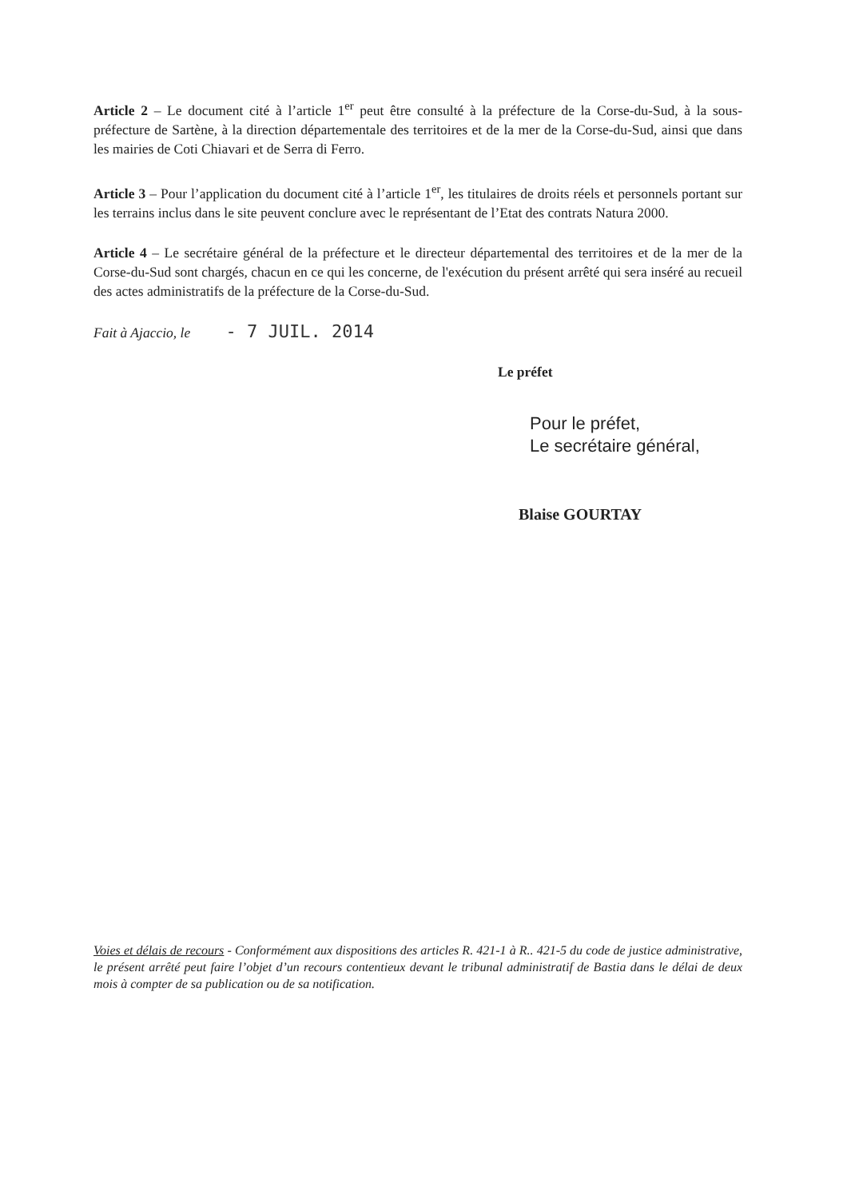Article 2 – Le document cité à l’article 1<sup>er</sup> peut être consulté à la préfecture de la Corse-du-Sud, à la sous-préfecture de Sartène, à la direction départementale des territoires et de la mer de la Corse-du-Sud, ainsi que dans les mairies de Coti Chiavari et de Serra di Ferro.
Article 3 – Pour l’application du document cité à l’article 1<sup>er</sup>, les titulaires de droits réels et personnels portant sur les terrains inclus dans le site peuvent conclure avec le représentant de l’Etat des contrats Natura 2000.
Article 4 – Le secrétaire général de la préfecture et le directeur départemental des territoires et de la mer de la Corse-du-Sud sont chargés, chacun en ce qui les concerne, de l'exécution du présent arrêté qui sera inséré au recueil des actes administratifs de la préfecture de la Corse-du-Sud.
Fait à Ajaccio, le - 7 JUIL. 2014
Le préfet
Pour le préfet,
Le secrétaire général,
Blaise GOURTAY
Voies et délais de recours - Conformément aux dispositions des articles R. 421-1 à R.. 421-5 du code de justice administrative, le présent arrêté peut faire l’objet d’un recours contentieux devant le tribunal administratif de Bastia dans le délai de deux mois à compter de sa publication ou de sa notification.